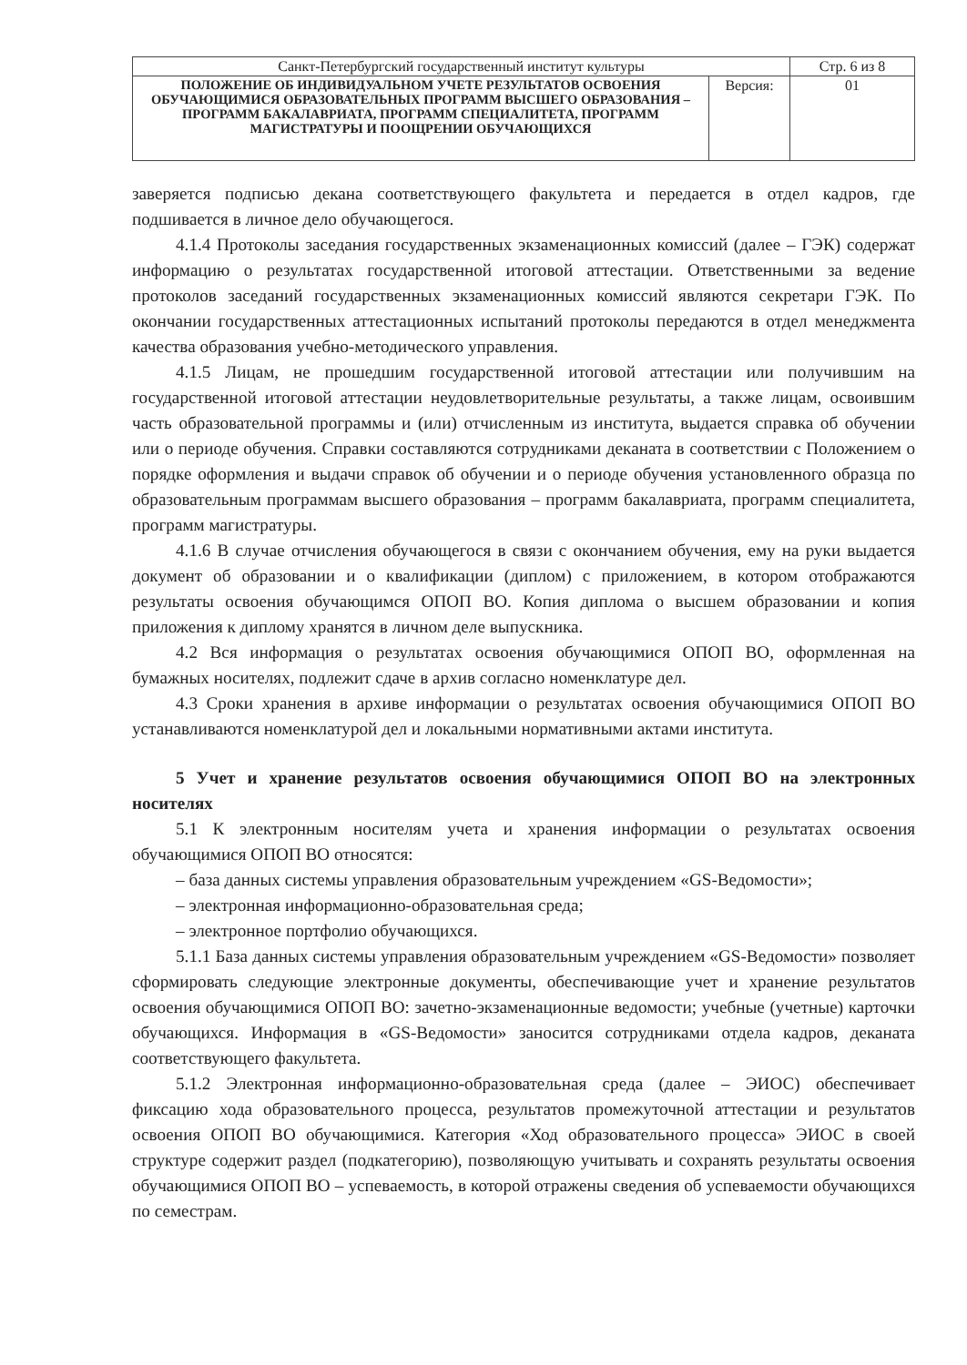| Санкт-Петербургский государственный институт культуры | | Стр. 6 из 8 |
| ПОЛОЖЕНИЕ ОБ ИНДИВИДУАЛЬНОМ УЧЕТЕ РЕЗУЛЬТАТОВ ОСВОЕНИЯ ОБУЧАЮЩИМИСЯ ОБРАЗОВАТЕЛЬНЫХ ПРОГРАММ ВЫСШЕГО ОБРАЗОВАНИЯ – ПРОГРАММ БАКАЛАВРИАТА, ПРОГРАММ СПЕЦИАЛИТЕТА, ПРОГРАММ МАГИСТРАТУРЫ И ПООЩРЕНИИ ОБУЧАЮЩИХСЯ | Версия: | 01 |
заверяется подписью декана соответствующего факультета и передается в отдел кадров, где подшивается в личное дело обучающегося.
4.1.4 Протоколы заседания государственных экзаменационных комиссий (далее – ГЭК) содержат информацию о результатах государственной итоговой аттестации. Ответственными за ведение протоколов заседаний государственных экзаменационных комиссий являются секретари ГЭК. По окончании государственных аттестационных испытаний протоколы передаются в отдел менеджмента качества образования учебно-методического управления.
4.1.5 Лицам, не прошедшим государственной итоговой аттестации или получившим на государственной итоговой аттестации неудовлетворительные результаты, а также лицам, освоившим часть образовательной программы и (или) отчисленным из института, выдается справка об обучении или о периоде обучения. Справки составляются сотрудниками деканата в соответствии с Положением о порядке оформления и выдачи справок об обучении и о периоде обучения установленного образца по образовательным программам высшего образования – программ бакалавриата, программ специалитета, программ магистратуры.
4.1.6 В случае отчисления обучающегося в связи с окончанием обучения, ему на руки выдается документ об образовании и о квалификации (диплом) с приложением, в котором отображаются результаты освоения обучающимся ОПОП ВО. Копия диплома о высшем образовании и копия приложения к диплому хранятся в личном деле выпускника.
4.2 Вся информация о результатах освоения обучающимися ОПОП ВО, оформленная на бумажных носителях, подлежит сдаче в архив согласно номенклатуре дел.
4.3 Сроки хранения в архиве информации о результатах освоения обучающимися ОПОП ВО устанавливаются номенклатурой дел и локальными нормативными актами института.
5 Учет и хранение результатов освоения обучающимися ОПОП ВО на электронных носителях
5.1 К электронным носителям учета и хранения информации о результатах освоения обучающимися ОПОП ВО относятся:
– база данных системы управления образовательным учреждением «GS-Ведомости»;
– электронная информационно-образовательная среда;
– электронное портфолио обучающихся.
5.1.1 База данных системы управления образовательным учреждением «GS-Ведомости» позволяет сформировать следующие электронные документы, обеспечивающие учет и хранение результатов освоения обучающимися ОПОП ВО: зачетно-экзаменационные ведомости; учебные (учетные) карточки обучающихся. Информация в «GS-Ведомости» заносится сотрудниками отдела кадров, деканата соответствующего факультета.
5.1.2 Электронная информационно-образовательная среда (далее – ЭИОС) обеспечивает фиксацию хода образовательного процесса, результатов промежуточной аттестации и результатов освоения ОПОП ВО обучающимися. Категория «Ход образовательного процесса» ЭИОС в своей структуре содержит раздел (подкатегорию), позволяющую учитывать и сохранять результаты освоения обучающимися ОПОП ВО – успеваемость, в которой отражены сведения об успеваемости обучающихся по семестрам.